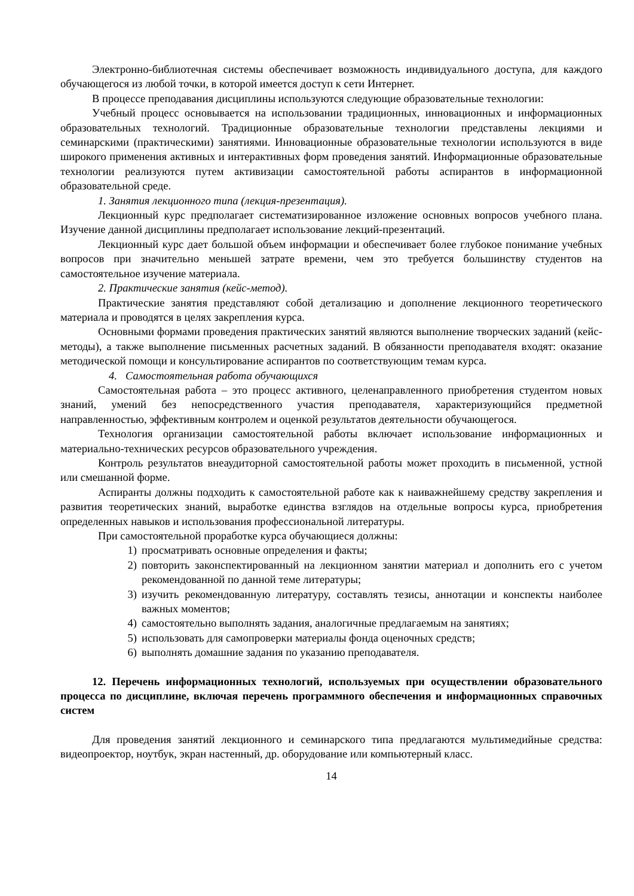Электронно-библиотечная системы обеспечивает возможность индивидуального доступа, для каждого обучающегося из любой точки, в которой имеется доступ к сети Интернет.
В процессе преподавания дисциплины используются следующие образовательные технологии:
Учебный процесс основывается на использовании традиционных, инновационных и информационных образовательных технологий. Традиционные образовательные технологии представлены лекциями и семинарскими (практическими) занятиями. Инновационные образовательные технологии используются в виде широкого применения активных и интерактивных форм проведения занятий. Информационные образовательные технологии реализуются путем активизации самостоятельной работы аспирантов в информационной образовательной среде.
1. Занятия лекционного типа (лекция-презентация).
Лекционный курс предполагает систематизированное изложение основных вопросов учебного плана. Изучение данной дисциплины предполагает использование лекций-презентаций.
Лекционный курс дает большой объем информации и обеспечивает более глубокое понимание учебных вопросов при значительно меньшей затрате времени, чем это требуется большинству студентов на самостоятельное изучение материала.
2. Практические занятия (кейс-метод).
Практические занятия представляют собой детализацию и дополнение лекционного теоретического материала и проводятся в целях закрепления курса.
Основными формами проведения практических занятий являются выполнение творческих заданий (кейс-методы), а также выполнение письменных расчетных заданий. В обязанности преподавателя входят: оказание методической помощи и консультирование аспирантов по соответствующим темам курса.
4. Самостоятельная работа обучающихся
Самостоятельная работа – это процесс активного, целенаправленного приобретения студентом новых знаний, умений без непосредственного участия преподавателя, характеризующийся предметной направленностью, эффективным контролем и оценкой результатов деятельности обучающегося.
Технология организации самостоятельной работы включает использование информационных и материально-технических ресурсов образовательного учреждения.
Контроль результатов внеаудиторной самостоятельной работы может проходить в письменной, устной или смешанной форме.
Аспиранты должны подходить к самостоятельной работе как к наиважнейшему средству закрепления и развития теоретических знаний, выработке единства взглядов на отдельные вопросы курса, приобретения определенных навыков и использования профессиональной литературы.
При самостоятельной проработке курса обучающиеся должны:
1) просматривать основные определения и факты;
2) повторить законспектированный на лекционном занятии материал и дополнить его с учетом рекомендованной по данной теме литературы;
3) изучить рекомендованную литературу, составлять тезисы, аннотации и конспекты наиболее важных моментов;
4) самостоятельно выполнять задания, аналогичные предлагаемым на занятиях;
5) использовать для самопроверки материалы фонда оценочных средств;
6) выполнять домашние задания по указанию преподавателя.
12. Перечень информационных технологий, используемых при осуществлении образовательного процесса по дисциплине, включая перечень программного обеспечения и информационных справочных систем
Для проведения занятий лекционного и семинарского типа предлагаются мультимедийные средства: видеопроектор, ноутбук, экран настенный, др. оборудование или компьютерный класс.
14